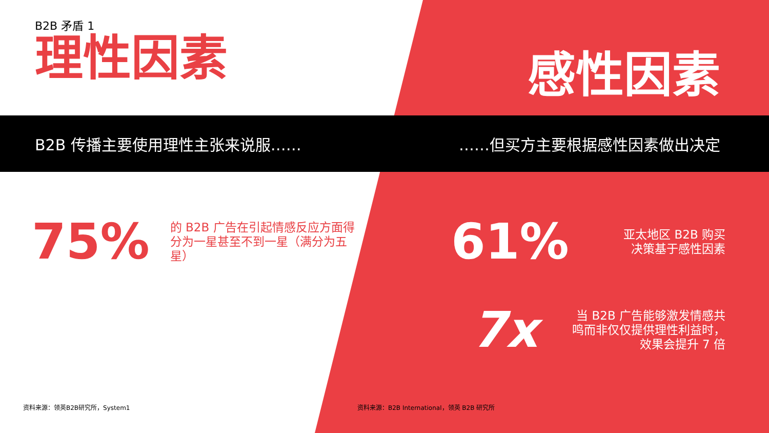B2B 矛盾 1
理性因素
感性因素
B2B 传播主要使用理性主张来说服…… ……但买方主要根据感性因素做出决定
75% 的 B2B 广告在引起情感反应方面得分为一星甚至不到一星（满分为五星）
61% 亚太地区 B2B 购买决策基于感性因素
7x 当 B2B 广告能够激发情感共鸣而非仅仅提供理性利益时，效果会提升 7 倍
资料来源：领英B2B研究所，System1 资料来源：B2B International，领英 B2B 研究所